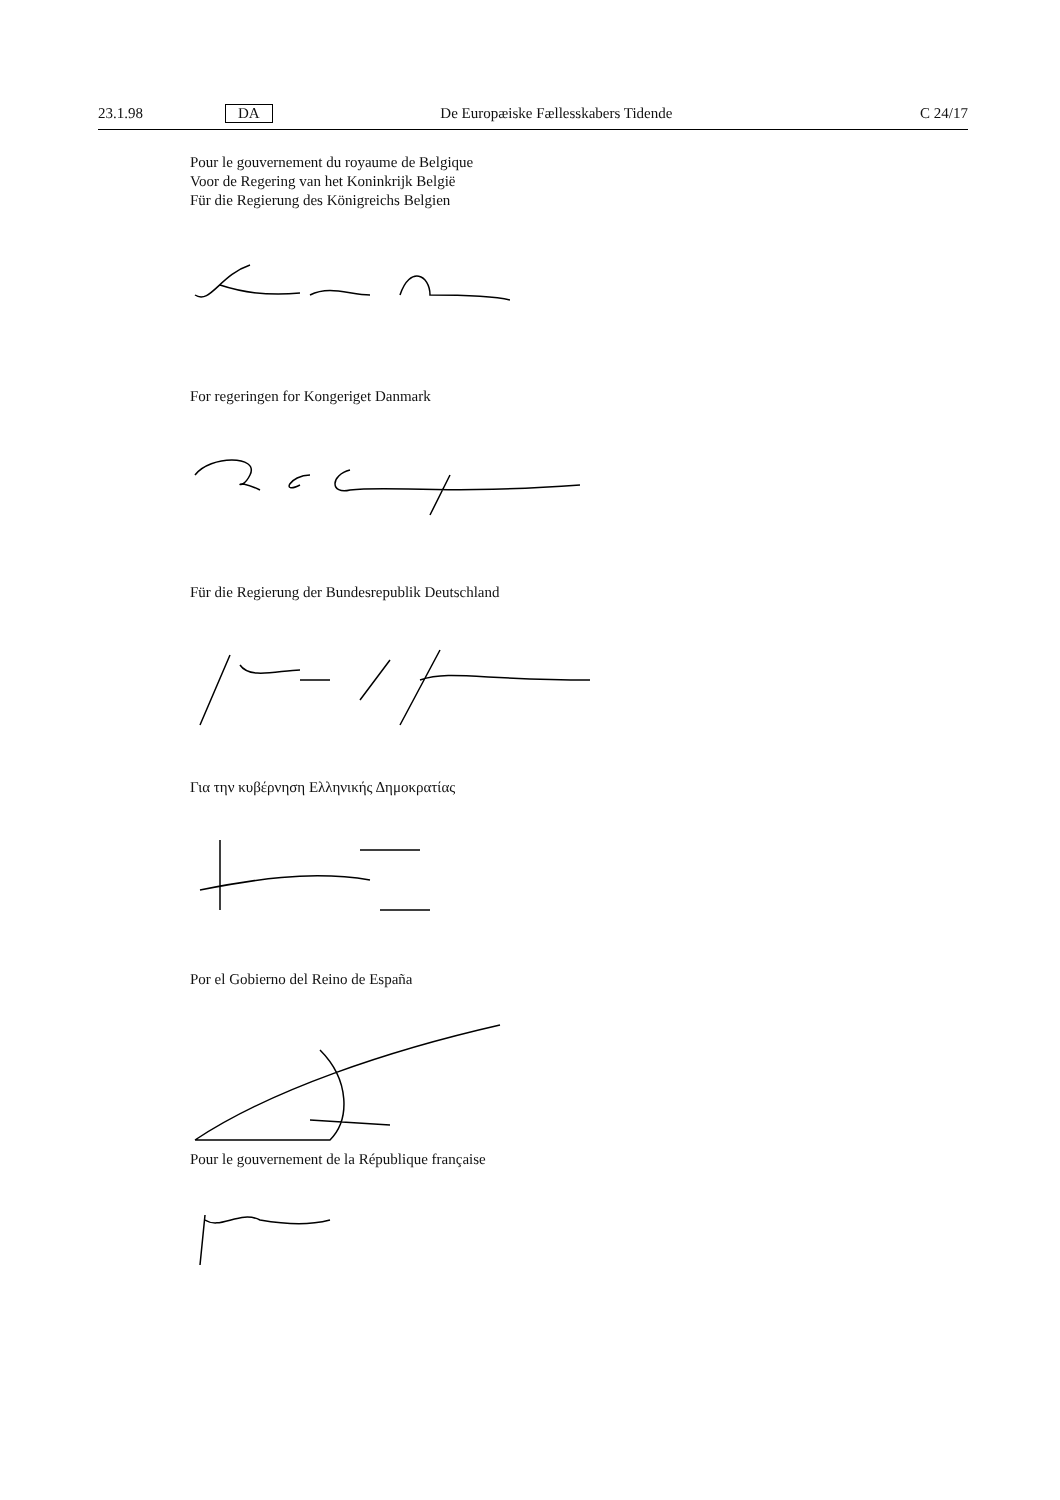23.1.98 DA De Europæiske Fællesskabers Tidende C 24/17
Pour le gouvernement du royaume de Belgique
Voor de Regering van het Koninkrijk België
Für die Regierung des Königreichs Belgien
For regeringen for Kongeriget Danmark
Für die Regierung der Bundesrepublik Deutschland
Για την κυβέρνηση Ελληνικής Δημοκρατίας
Por el Gobierno del Reino de España
Pour le gouvernement de la République française